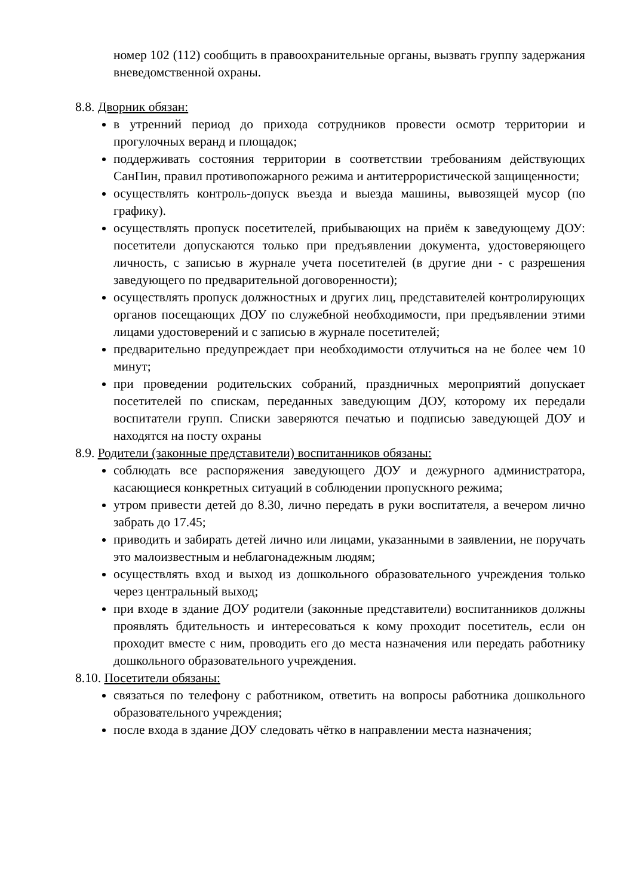номер 102 (112) сообщить в правоохранительные органы, вызвать группу задержания вневедомственной охраны.
8.8. Дворник обязан:
в утренний период до прихода сотрудников провести осмотр территории и прогулочных веранд и площадок;
поддерживать состояния территории в соответствии требованиям действующих СанПин, правил противопожарного режима и антитеррористической защищенности;
осуществлять контроль-допуск въезда и выезда машины, вывозящей мусор (по графику).
осуществлять пропуск посетителей, прибывающих на приём к заведующему ДОУ: посетители допускаются только при предъявлении документа, удостоверяющего личность, с записью в журнале учета посетителей (в другие дни - с разрешения заведующего по предварительной договоренности);
осуществлять пропуск должностных и других лиц, представителей контролирующих органов посещающих ДОУ по служебной необходимости, при предъявлении этими лицами удостоверений и с записью в журнале посетителей;
предварительно предупреждает при необходимости отлучиться на не более чем 10 минут;
при проведении родительских собраний, праздничных мероприятий допускает посетителей по спискам, переданных заведующим ДОУ, которому их передали воспитатели групп. Списки заверяются печатью и подписью заведующей ДОУ и находятся на посту охраны
8.9. Родители (законные представители) воспитанников обязаны:
соблюдать все распоряжения заведующего ДОУ и дежурного администратора, касающиеся конкретных ситуаций в соблюдении пропускного режима;
утром привести детей до 8.30, лично передать в руки воспитателя, а вечером лично забрать до 17.45;
приводить и забирать детей лично или лицами, указанными в заявлении, не поручать это малоизвестным и неблагонадежным людям;
осуществлять вход и выход из дошкольного образовательного учреждения только через центральный выход;
при входе в здание ДОУ родители (законные представители) воспитанников должны проявлять бдительность и интересоваться к кому проходит посетитель, если он проходит вместе с ним, проводить его до места назначения или передать работнику дошкольного образовательного учреждения.
8.10. Посетители обязаны:
связаться по телефону с работником, ответить на вопросы работника дошкольного образовательного учреждения;
после входа в здание ДОУ следовать чётко в направлении места назначения;